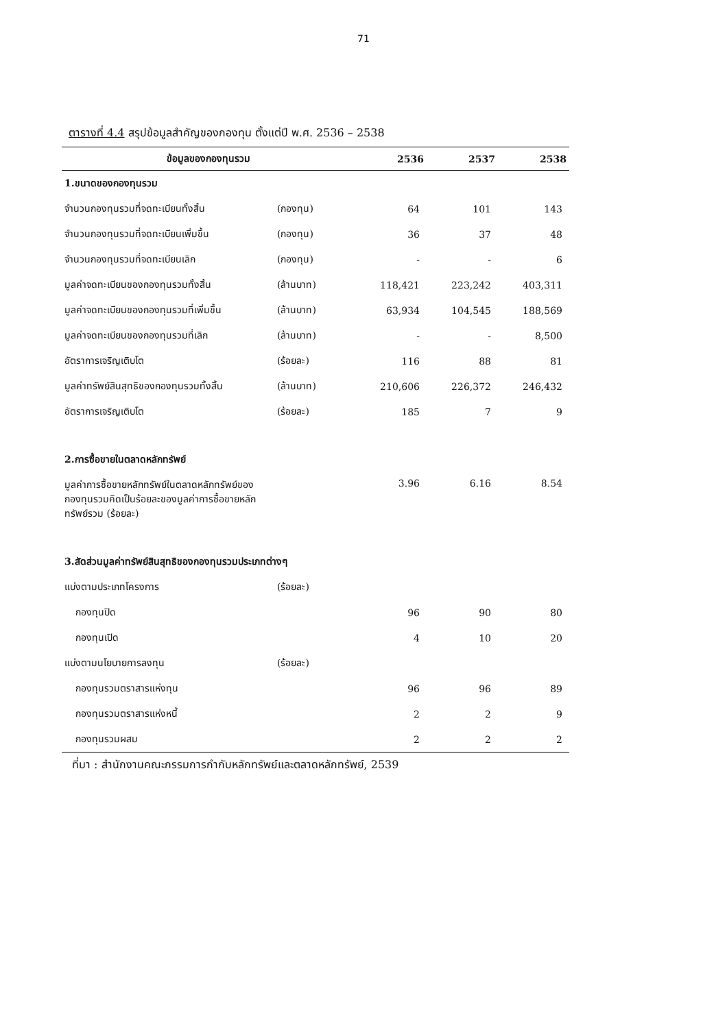71
ตารางที่ 4.4 สรุปข้อมูลสำคัญของกองทุน ตั้งแต่ปี พ.ศ. 2536 – 2538
| ข้อมูลของกองทุนรวม | | 2536 | 2537 | 2538 |
| --- | --- | --- | --- | --- |
| 1.ขนาดของกองทุนรวม | | | | |
| จำนวนกองทุนรวมที่จดทะเบียนทั้งสิ้น | (กองทุน) | 64 | 101 | 143 |
| จำนวนกองทุนรวมที่จดทะเบียนเพิ่มขึ้น | (กองทุน) | 36 | 37 | 48 |
| จำนวนกองทุนรวมที่จดทะเบียนเลิก | (กองทุน) | - | - | 6 |
| มูลค่าจดทะเบียนของกองทุนรวมทั้งสิ้น | (ล้านบาท) | 118,421 | 223,242 | 403,311 |
| มูลค่าจดทะเบียนของกองทุนรวมที่เพิ่มขึ้น | (ล้านบาท) | 63,934 | 104,545 | 188,569 |
| มูลค่าจดทะเบียนของกองทุนรวมที่เลิก | (ล้านบาท) | - | - | 8,500 |
| อัตราการเจริญเติบโต | (ร้อยละ) | 116 | 88 | 81 |
| มูลค่าทรัพย์สินสุทธิของกองทุนรวมทั้งสิ้น | (ล้านบาท) | 210,606 | 226,372 | 246,432 |
| อัตราการเจริญเติบโต | (ร้อยละ) | 185 | 7 | 9 |
| 2.การซื้อขายในตลาดหลักทรัพย์ | | | | |
| มูลค่าการซื้อขายหลักทรัพย์ในตลาดหลักทรัพย์ของ กองทุนรวมคิดเป็นร้อยละของมูลค่าการซื้อขายหลัก ทรัพย์รวม (ร้อยละ) | | 3.96 | 6.16 | 8.54 |
| 3.สัดส่วนมูลค่าทรัพย์สินสุทธิของกองทุนรวมประเภทต่างๆ | | | | |
| แบ่งตามประเภทโครงการ | (ร้อยละ) | | | |
| กองทุนปิด | | 96 | 90 | 80 |
| กองทุนเปิด | | 4 | 10 | 20 |
| แบ่งตามนโยบายการลงทุน | (ร้อยละ) | | | |
| กองทุนรวมตราสารแห่งทุน | | 96 | 96 | 89 |
| กองทุนรวมตราสารแห่งหนี้ | | 2 | 2 | 9 |
| กองทุนรวมผสม | | 2 | 2 | 2 |
ที่มา : สำนักงานคณะกรรมการกำกับหลักทรัพย์และตลาดหลักทรัพย์, 2539